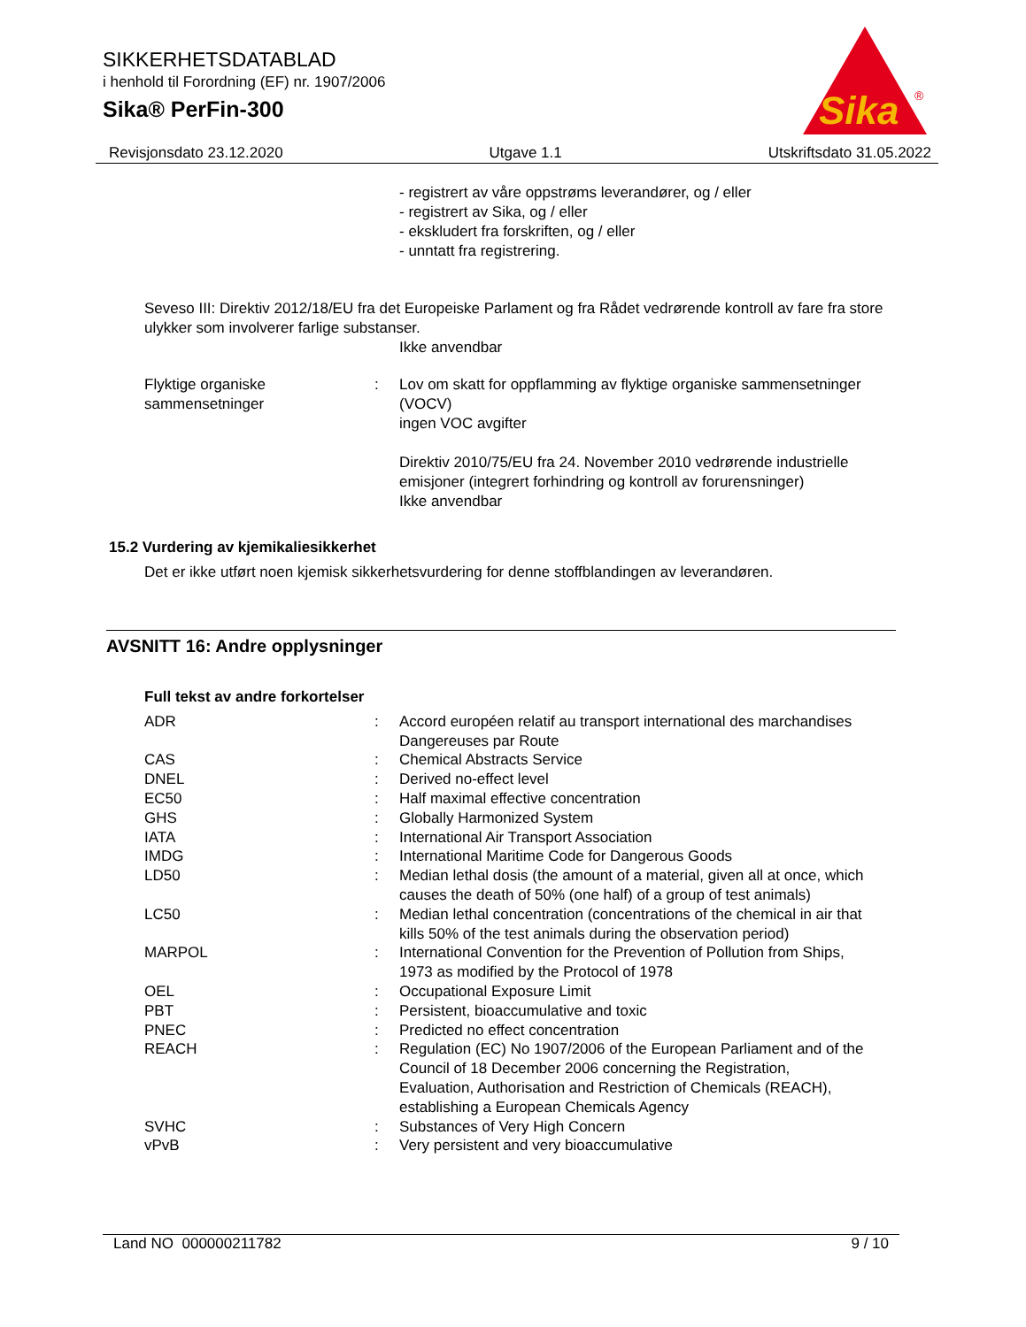SIKKERHETSDATABLAD
i henhold til Forordning (EF) nr. 1907/2006
Sika® PerFin-300
Sika
®
Revisjonsdato 23.12.2020 Utgave 1.1 Utskriftsdato 31.05.2022
- registrert av våre oppstrøms leverandører, og / eller
- registrert av Sika, og / eller
- ekskludert fra forskriften, og / eller
- unntatt fra registrering.
Seveso III: Direktiv 2012/18/EU fra det Europeiske Parlament og fra Rådet vedrørende kontroll av fare fra store ulykker som involverer farlige substanser.
Ikke anvendbar
Flyktige organiske sammensetninger
: Lov om skatt for oppflamming av flyktige organiske sammensetninger (VOCV)
ingen VOC avgifter
Direktiv 2010/75/EU fra 24. November 2010 vedrørende industrielle emisjoner (integrert forhindring og kontroll av forurensninger)
Ikke anvendbar
15.2 Vurdering av kjemikaliesikkerhet
Det er ikke utført noen kjemisk sikkerhetsvurdering for denne stoffblandingen av leverandøren.
AVSNITT 16: Andre opplysninger
Full tekst av andre forkortelser
ADR : Accord européen relatif au transport international des marchandises Dangereuses par Route
CAS : Chemical Abstracts Service
DNEL : Derived no-effect level
EC50 : Half maximal effective concentration
GHS : Globally Harmonized System
IATA : International Air Transport Association
IMDG : International Maritime Code for Dangerous Goods
LD50 : Median lethal dosis (the amount of a material, given all at once, which causes the death of 50% (one half) of a group of test animals)
LC50 : Median lethal concentration (concentrations of the chemical in air that kills 50% of the test animals during the observation period)
MARPOL : International Convention for the Prevention of Pollution from Ships, 1973 as modified by the Protocol of 1978
OEL : Occupational Exposure Limit
PBT : Persistent, bioaccumulative and toxic
PNEC : Predicted no effect concentration
REACH : Regulation (EC) No 1907/2006 of the European Parliament and of the Council of 18 December 2006 concerning the Registration, Evaluation, Authorisation and Restriction of Chemicals (REACH), establishing a European Chemicals Agency
SVHC : Substances of Very High Concern
vPvB : Very persistent and very bioaccumulative
Land NO 000000211782 9 / 10